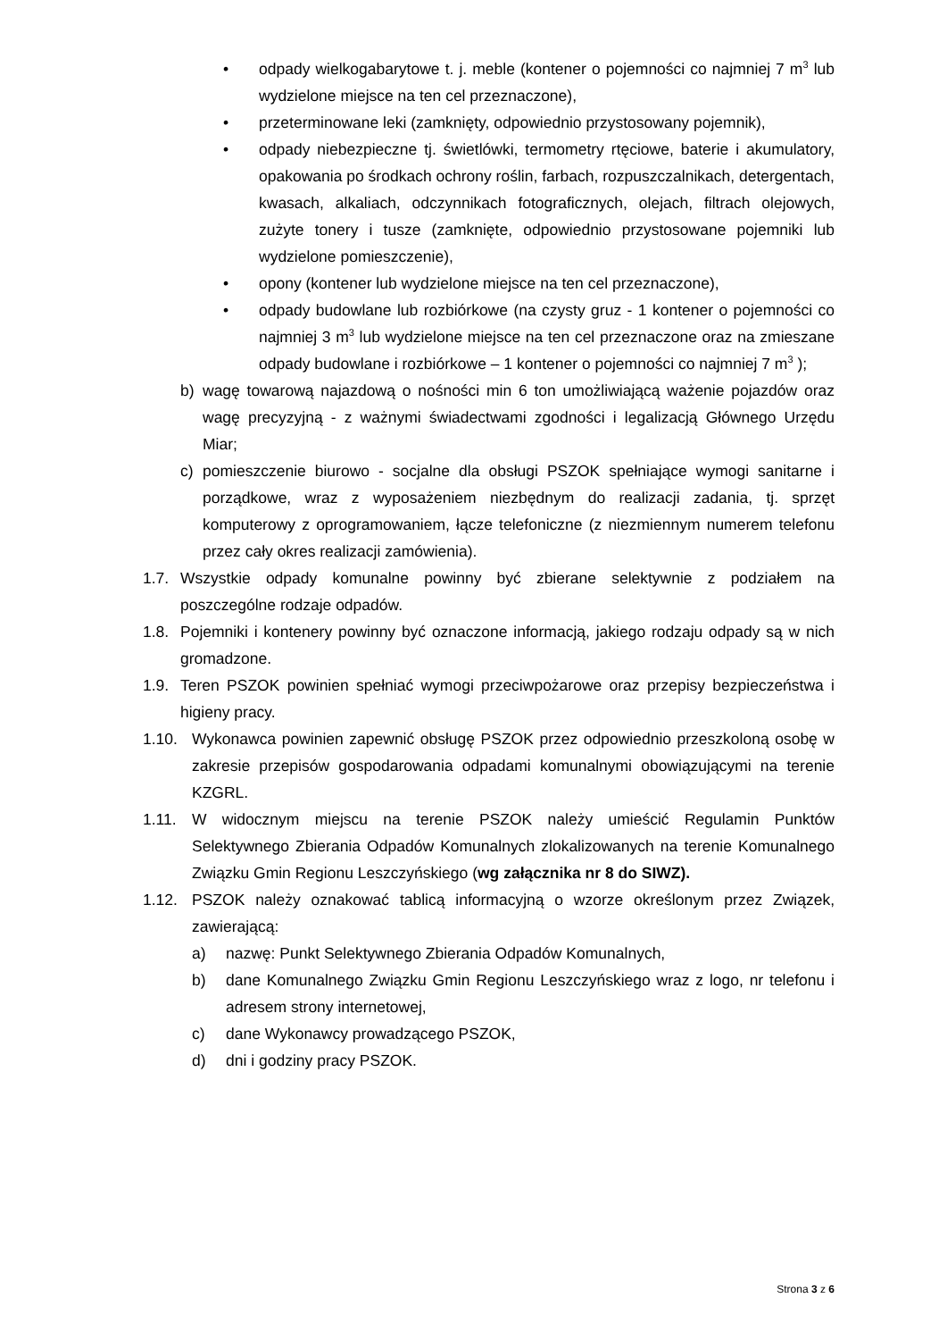• odpady wielkogabarytowe t. j. meble (kontener o pojemności co najmniej 7 m<sup>3</sup> lub wydzielone miejsce na ten cel przeznaczone),
• przeterminowane leki (zamknięty, odpowiednio przystosowany pojemnik),
• odpady niebezpieczne tj. świetlówki, termometry rtęciowe, baterie i akumulatory, opakowania po środkach ochrony roślin, farbach, rozpuszczalnikach, detergentach, kwasach, alkaliach, odczynnikach fotograficznych, olejach, filtrach olejowych, zużyte tonery i tusze (zamknięte, odpowiednio przystosowane pojemniki lub wydzielone pomieszczenie),
• opony (kontener lub wydzielone miejsce na ten cel przeznaczone),
• odpady budowlane lub rozbiórkowe (na czysty gruz - 1 kontener o pojemności co najmniej 3 m<sup>3</sup> lub wydzielone miejsce na ten cel przeznaczone oraz na zmieszane odpady budowlane i rozbiórkowe – 1 kontener o pojemności co najmniej 7 m<sup>3</sup> );
b) wagę towarową najazdową o nośności min 6 ton umożliwiającą ważenie pojazdów oraz wagę precyzyjną - z ważnymi świadectwami zgodności i legalizacją Głównego Urzędu Miar;
c) pomieszczenie biurowo - socjalne dla obsługi PSZOK spełniające wymogi sanitarne i porządkowe, wraz z wyposażeniem niezbędnym do realizacji zadania, tj. sprzęt komputerowy z oprogramowaniem, łącze telefoniczne (z niezmiennym numerem telefonu przez cały okres realizacji zamówienia).
1.7. Wszystkie odpady komunalne powinny być zbierane selektywnie z podziałem na poszczególne rodzaje odpadów.
1.8. Pojemniki i kontenery powinny być oznaczone informacją, jakiego rodzaju odpady są w nich gromadzone.
1.9. Teren PSZOK powinien spełniać wymogi przeciwpożarowe oraz przepisy bezpieczeństwa i higieny pracy.
1.10. Wykonawca powinien zapewnić obsługę PSZOK przez odpowiednio przeszkoloną osobę w zakresie przepisów gospodarowania odpadami komunalnymi obowiązującymi na terenie KZGRL.
1.11. W widocznym miejscu na terenie PSZOK należy umieścić Regulamin Punktów Selektywnego Zbierania Odpadów Komunalnych zlokalizowanych na terenie Komunalnego Związku Gmin Regionu Leszczyńskiego (wg załącznika nr 8 do SIWZ).
1.12. PSZOK należy oznakować tablicą informacyjną o wzorze określonym przez Związek, zawierającą:
a) nazwę: Punkt Selektywnego Zbierania Odpadów Komunalnych,
b) dane Komunalnego Związku Gmin Regionu Leszczyńskiego wraz z logo, nr telefonu i adresem strony internetowej,
c) dane Wykonawcy prowadzącego PSZOK,
d) dni i godziny pracy PSZOK.
Strona 3 z 6